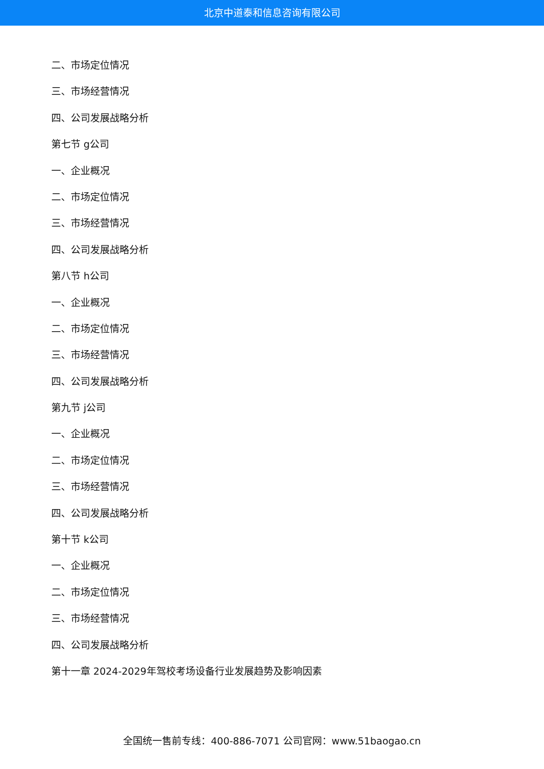北京中道泰和信息咨询有限公司
二、市场定位情况
三、市场经营情况
四、公司发展战略分析
第七节 g公司
一、企业概况
二、市场定位情况
三、市场经营情况
四、公司发展战略分析
第八节 h公司
一、企业概况
二、市场定位情况
三、市场经营情况
四、公司发展战略分析
第九节 j公司
一、企业概况
二、市场定位情况
三、市场经营情况
四、公司发展战略分析
第十节 k公司
一、企业概况
二、市场定位情况
三、市场经营情况
四、公司发展战略分析
第十一章 2024-2029年驾校考场设备行业发展趋势及影响因素
全国统一售前专线：400-886-7071 公司官网：www.51baogao.cn